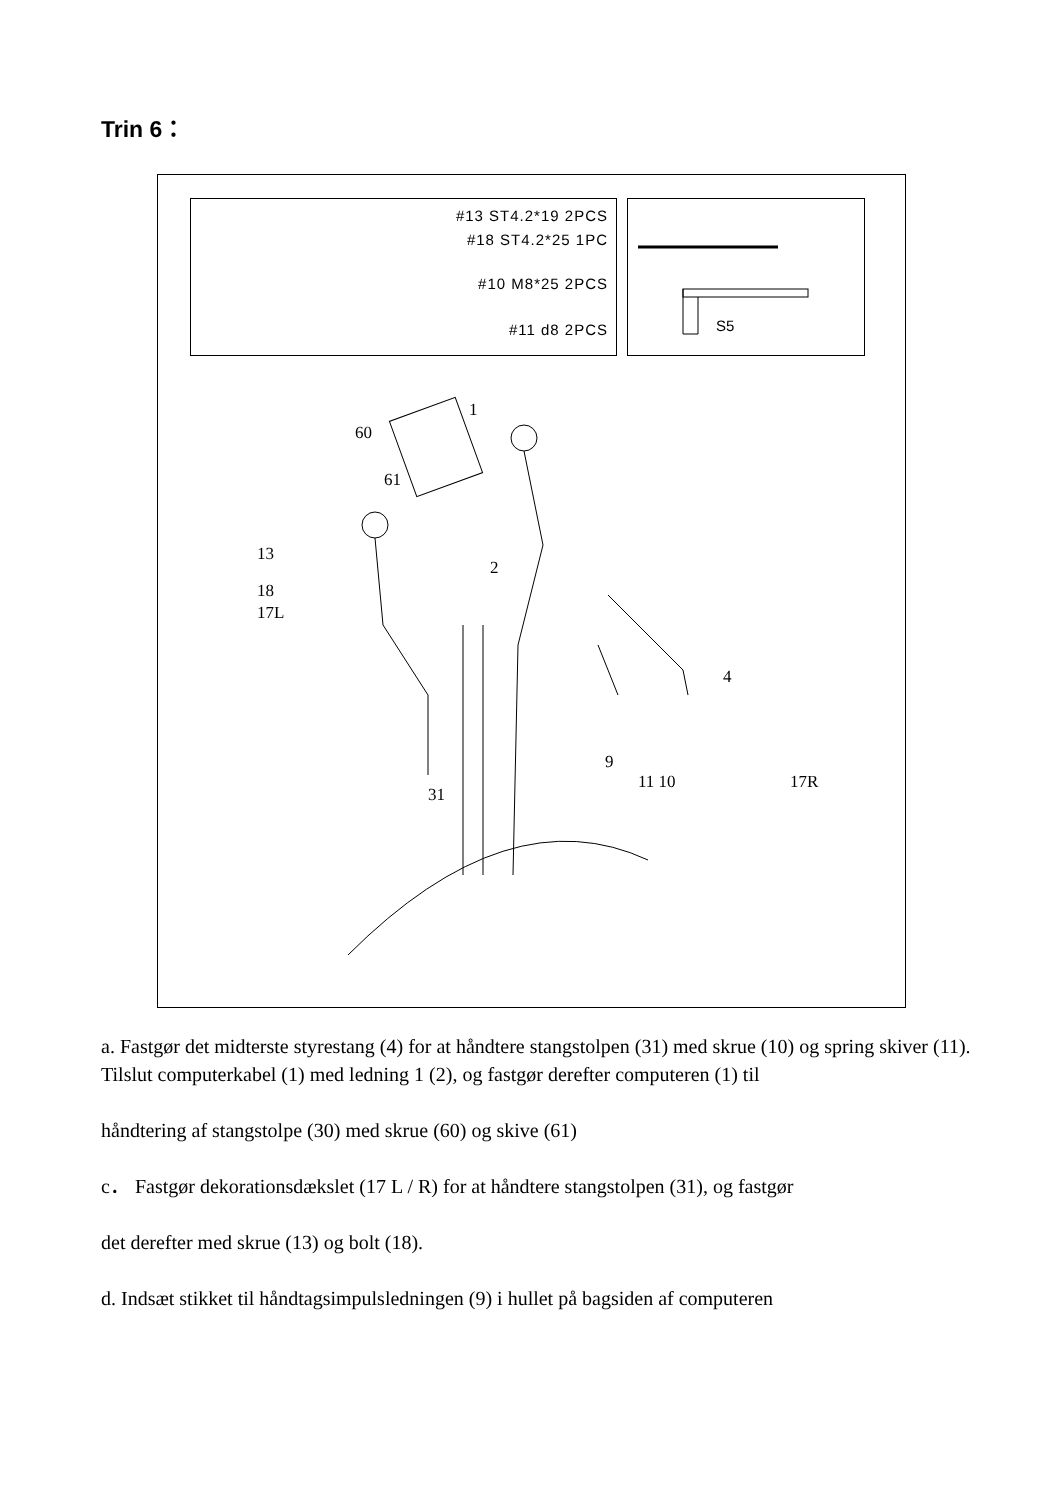Trin 6：
#13 ST4.2*19 2PCS
#18 ST4.2*25 1PC
#10 M8*25 2PCS
#11 d8 2PCS
S5
1
60
61
13
2
18
17L
4
9
11 10 17R
31
a. Fastgør det midterste styrestang (4) for at håndtere stangstolpen (31) med skrue (10) og spring skiver (11).
Tilslut computerkabel (1) med ledning 1 (2), og fastgør derefter computeren (1) til
håndtering af stangstolpe (30) med skrue (60) og skive (61)
c． Fastgør dekorationsdækslet (17 L / R) for at håndtere stangstolpen (31), og fastgør
det derefter med skrue (13) og bolt (18).
d. Indsæt stikket til håndtagsimpulsledningen (9) i hullet på bagsiden af computeren